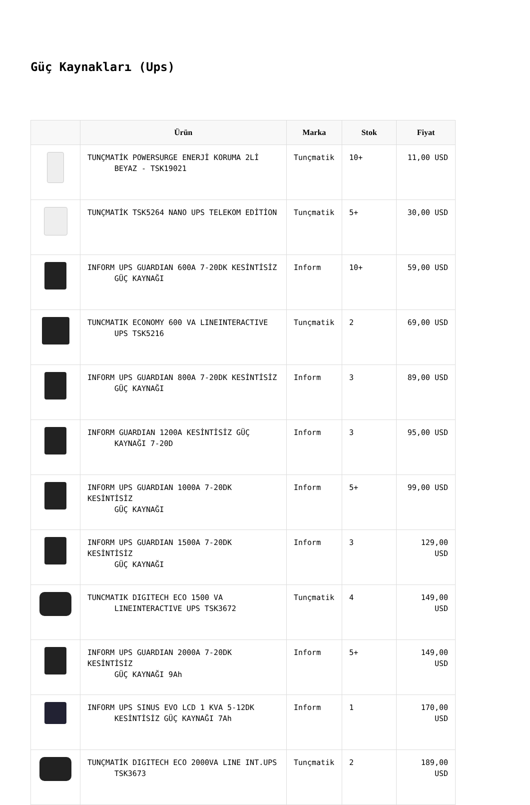Güç Kaynakları (Ups)
| | Ürün | Marka | Stok | Fiyat |
| --- | --- | --- | --- | --- |
| | TUNÇMATİK POWERSURGE ENERJİ KORUMA 2Lİ BEYAZ - TSK19021 | Tunçmatik | 10+ | 11,00 USD |
| | TUNÇMATİK TSK5264 NANO UPS TELEKOM EDİTİON | Tunçmatik | 5+ | 30,00 USD |
| | INFORM UPS GUARDIAN 600A 7-20DK KESİNTİSİZ GÜÇ KAYNAĞI | Inform | 10+ | 59,00 USD |
| | TUNCMATIK ECONOMY 600 VA LINEINTERACTIVE UPS TSK5216 | Tunçmatik | 2 | 69,00 USD |
| | INFORM UPS GUARDIAN 800A 7-20DK KESİNTİSİZ GÜÇ KAYNAĞI | Inform | 3 | 89,00 USD |
| | INFORM GUARDIAN 1200A KESİNTİSİZ GÜÇ KAYNAĞI 7-20D | Inform | 3 | 95,00 USD |
| | INFORM UPS GUARDIAN 1000A 7-20DK KESİNTİSİZ GÜÇ KAYNAĞI | Inform | 5+ | 99,00 USD |
| | INFORM UPS GUARDIAN 1500A 7-20DK KESİNTİSİZ GÜÇ KAYNAĞI | Inform | 3 | 129,00 USD |
| | TUNCMATIK DIGITECH ECO 1500 VA LINEINTERACTIVE UPS TSK3672 | Tunçmatik | 4 | 149,00 USD |
| | INFORM UPS GUARDIAN 2000A 7-20DK KESİNTİSİZ GÜÇ KAYNAĞI 9Ah | Inform | 5+ | 149,00 USD |
| | INFORM UPS SINUS EVO LCD 1 KVA 5-12DK KESİNTİSİZ GÜÇ KAYNAĞI 7Ah | Inform | 1 | 170,00 USD |
| | TUNÇMATİK DIGITECH ECO 2000VA LINE INT.UPS TSK3673 | Tunçmatik | 2 | 189,00 USD |